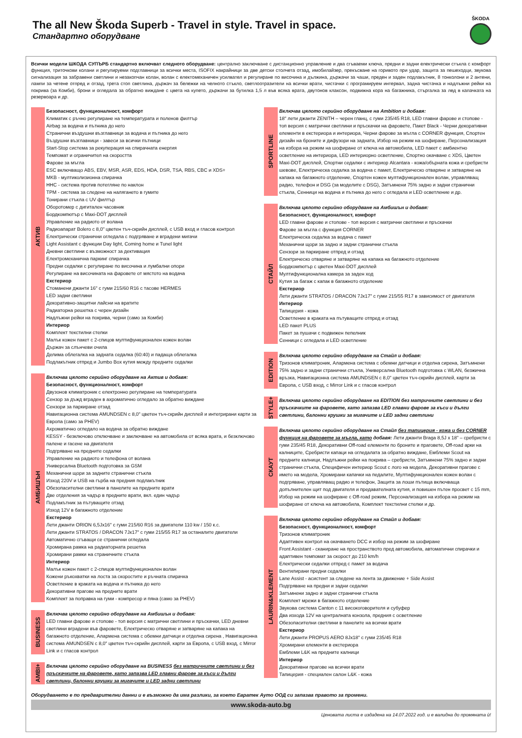The all New Škoda Superb - Travel in style. Travel in space.
Стандартно оборудване
ŠKODA
Всички модели ШКОДА СУПЪРБ стандартно включват следното оборудване: централно заключване с дистанционно управление и два сгъваеми ключа, предни и задни електрически стъкла с комфорт функция, триточкови колани и регулируеми подглавници за всички места, ISOFIX накрайници за две детски столчета отзад, имобилайзер, прекъсване на горивото при удар, защита за пешеходци, звукова сигнализация за забравени светлини и незакопчан колан, волан с електомеханичен усилвател и регулиране по височина и дължина, държачи за чаши, преден и заден подлакътник, 8 тонколони и 2 антени, лампи за четене отпред и отзад, трета стоп светлина, държач за бележки на челното стъкло, светлоотразители на всички врати, чистачки с програмируем интервал, задна чистачка и надлъжни рейки на покрива (за Комби), брони и огледала за обратно виждане с цвета на купето, държачи за бутилка 1,5 л във всяка врата, двутонов клаксон, подвижна кора на багажника, стъргалка за лед в капачката на резервоара и др.
АКТИВ
Безопасност, функционалност, комфорт
Климатик с ръчно регулиране на температурата и поленов филтър
Airbag за водача и пътника до него
Странични въздушни възглавници за водача и пътника до него
Въздушни възглавници - завеси за всички пътници
Start-Stop система за рекуперация на спирачната енергия
Темпомат и ограничител на скоростта
Фарове за мъгла
ESC включващо ABS, EBV, MSR, ASR, EDS, HDA, DSR, TSA, RBS, CBC и XDS+
MKB - мултиколизионна спирачка
HHC - система против потегляне по наклон
TPM - система за следене на налягането в гумите
Тонирани стъкла с UV филтър
Оборотомер с дигитален часовник
Бордкомпютър с Maxi-DOT дисплей
Управление на радиото от волана
Радиоапарат Bolero с 8,0" цветен тъч-скрийн дисплей, с USB вход и гласов контрол
Електрически странични огледала с подгряване и вградени мигачи
Light Assistant с функции Day light, Coming home и Tunel light
Дневни светлини с възможност за дективация
Електромеханична паркинг спирачка
Предни седалки с регулиране по височина и лумбални опори
Регулиране на височината на фаровете от мястото на водача
Екстериор
Стоманени джанти 16" с гуми 215/60 R16 с тасове HERMES
LED задни светлини
Декоративно-защитни лайсни на вратите
Радиаторна решетка с черен дизайн
Надлъжни рейки на покрива, черни (само за Комби)
Интериор
Комплект текстилни стелки
Малък кожен пакет с 2-спицов мултифункционален кожен волан
Държач за слънчеви очила
Делима облегалка на задната седалка (60:40) и падаща облегалка
Подлакътник отпред и Jumbo Box кутия между предните седалки
АМБИШЪН
Включва цялото серийно оборудване на Актив и добавя:
Безопасност, функционалност, комфорт
Двузонов климатроник с електронно регулиране на температурата
Сензор за дъжд вграден в ахроматично огледало за обратно виждане
Сензори за паркиране отзад
Навигационна система AMUNDSEN с 8,0" цветен тъч-скрийн дисплей и интегрирани карти за Европа (само за PHEV)
Ахроматично огледало на водача за обратно виждане
KESSY - безключово отключване и заключване на автомобила от всяка врата, и безключово палене и гасене на двигателя
Подгряване на предните седалки
Управление на радиото и телефона от волана
Универсална Bluetooth подготовка за GSM
Механични щори за задните странични стъкла
Изход 220V и USB на гърба на предния подлакътник
Обезопасителни светлини в панелите на предните врати
Две отделения за чадър в предните врати, вкл. един чадър
Подлакътник за пътуващите отзад
Изход 12V в багажното отделение
Екстериор
Лети джанти ORION 6,5Jx16" с гуми 215/60 R16 за двигатели 110 kw / 150 к.с.
Лети джанти STRATOS / DRACON 7Jx17" с гуми 215/55 R17 за останалите двигатели
Автоматично сгъващи се странични огледала
Хромирана рамка на радиаторната решетка
Хромирани рамки на страничните стъкла
Интериор
Малък кожен пакет с 2-спицов мултифункционален волан
Кожени ръкохватки на лоста за скоростите и ръчната спирачка
Осветление в краката на водача и пътника до него
Декоративни прагове на предните врати
Комплект за поправка на гуми - компресор и пяна (само за PHEV)
BUSINESS
Включва цялото серийно оборудване на Амбишън и добавя:
LED главни фарове и стопове - топ версия с матрични светлини и пръскачки, LED дневни светлини вградени във фаровете, Електрическо отваряне и затваряне на капака на багажното отделение, Алармена система с обемни датчици и отделна сирена , Навигационна система AMUNDSEN с 8,0" цветен тъч-скрийн дисплей, карти за Европа, с USB вход, с Mirror Link и с гласов контрол
AMBI+
Включва цялото серийно оборудване на BUSINESS без матричните светлини и без пръскачките на фаровете, като запазва LED главни фарове за къси и дълги светлини, балонни крушки за мигачите и LED задни светлини
SPORTLINE
Включва цялото серийно оборудване на Ambition и добавя:
18" лети джанти ZENITH – черен гланц, с гуми 235/45 R18, LED главни фарове и стопове - топ версия с матрични светлини и пръскачки на фаровете, Пакет Black - Черни декоративни елементи в екстериора и интериора, Черни фарове за мъгла с CORNER функция, Спортен дизайн на броните и дифузори на задната, Избор на режим на шофиране, Персонализация на избора на режим на шофиране от ключа на автомобила, LED пакет с амбиентно осветление на интериора, LED интериорно осветление, Спортно окачване с XDS, Цветен Maxi-DOT дисплей, Спортни седалки с интериор Alcantara - кожа/обърната кожа и сребристи шевове, Електрическа седалка за водача с памет, Електрическо отваряне и затваряне на капака на багажното отделение, Спортен кожен мултифункционален волан, управляващ радио, телефон и DSG (за моделите с DSG), Затъмнени 75% задно и задни странични стъкла, Сенници на водача и пътника до него с огледала и LED осветление и др.
СТАЙЛ
Включва цялото серийно оборудване на Амбишън и добавя:
Безопасност, функционалност, комфорт
LED главни фарове и стопове - топ версия с матрични светлини и пръскачки
Фарове за мъгла с функция CORNER
Електрическа седалка за водача с памет
Механични щори за задно и задни странични стъкла
Сензори за паркиране отпред и отзад
Електрическо отваряне и затваряне на капака на багажното отделение
Бордкомпютър с цветен Maxi-DOT дисплей
Мултифункционална камера за заден ход
Кутия за багаж с капак в багажното отделение
Екстериор
Лети джанти STRATOS / DRACON 7Jx17" с гуми 215/55 R17 в зависимост от двигателя
Интериор
Тапицерия - кожа
Осветление в краката на пътуващите отпред и отзад
LED пакет PLUS
Пакет за пушачи с подвижен пепелник
Сенници с огледала и LED осветление
EDITION
Включва цялото серийно оборудване на Стайл и добавя:
Тризонов климатроник, Алармена система с обемни датчици и отделна сирена, Затъмнени 75% задно и задни странични стъкла, Универсална Bluetooth подготовка с WLAN, безжична връзка, Навигационна система AMUNDSEN с 8,0" цветен тъч-скрийн дисплей, карти за Европа, с USB вход, с Mirror Link и с гласов контрол
STYLE+
Включва цялото серийно оборудване на EDITION без матричните светлини и без пръскачките на фаровете, като запазва LED главни фарове за къси и дълги светлини, балонни крушки за мигачите и LED задни светлини
СКАУТ
Включва цялото серийно оборудване на Стайл без тапицерия - кожа и без CORNER функция на фаровете за мъгла, като добавя: Лети джанти Braga 8,5J x 18” – сребристи с гуми 235/45 R18, Декоративни Off-road елементи по броните и праговете, Off-road арки на калниците, Сребристи капаци на огледалата за обратно виждане, Емблеми Scout на предните калници, Надлъжни рейки на покрива – сребристи, Затъмнени 75% задно и задни странични стъкла, Специфичен интериор Scout с лого на модела, Декоративни прагове с името на модела, Хромирани капачки на педалите, Мултифункционален кожен волан с подгряване, управляващ радио и телефон, Защита за лоши пътища включваща допълнителен щит под двигателя и предавателната кутия, и повишен пътен просвет с 15 mm, Избор на режим на шофиране с Off-road режим, Персонализация на избора на режим на шофиране от ключа на автомобила, Комплект текстилни стелки и др.
LAURIN&KLEMENT
Включва цялото серийно оборудване на Стайл и добавя:
Безопасност, функционалност, комфорт
Тризонов климатроник
Адаптивен контрол на окачването DCC и избор на режим за шофиране
Front Assistant - сканиране на пространството пред автомобила, автоматични спирачки и адаптивен темпомат за скорост до 210 km/h
Електрически седалки отпред с памет за водача
Вентилирани предни седалки
Lane Assist - асистент за следене на лента за движение + Side Assist
Подгряване на предни и задни седалки
Затъмнени задно и задни странични стъкла
Комплект мрежи в багажното отделение
Звукова система Canton с 11 високоговорителя и субуфер
Два изхода 12V на централната конзола, предния с осветление
Обезопасителни светлини в панелите на всички врати
Екстериор
Лети джанти PROPUS AERO 8Jx18" с гуми 235/45 R18
Хромирани елементи в екстериора
Емблеми L&K на предните калници
Интериор
Декоративни прагове на всички врати
Тапицерия - специален салон L&K - кожа
Оборудването е по предварителни данни и е възможно да има разлики, за което Евратек Ауто ООД си запазва правото за промени.
www.skoda-auto.bg
Ценовата листа е издадена на 14.07.2022 год. и е валидна до промяната ѝ!